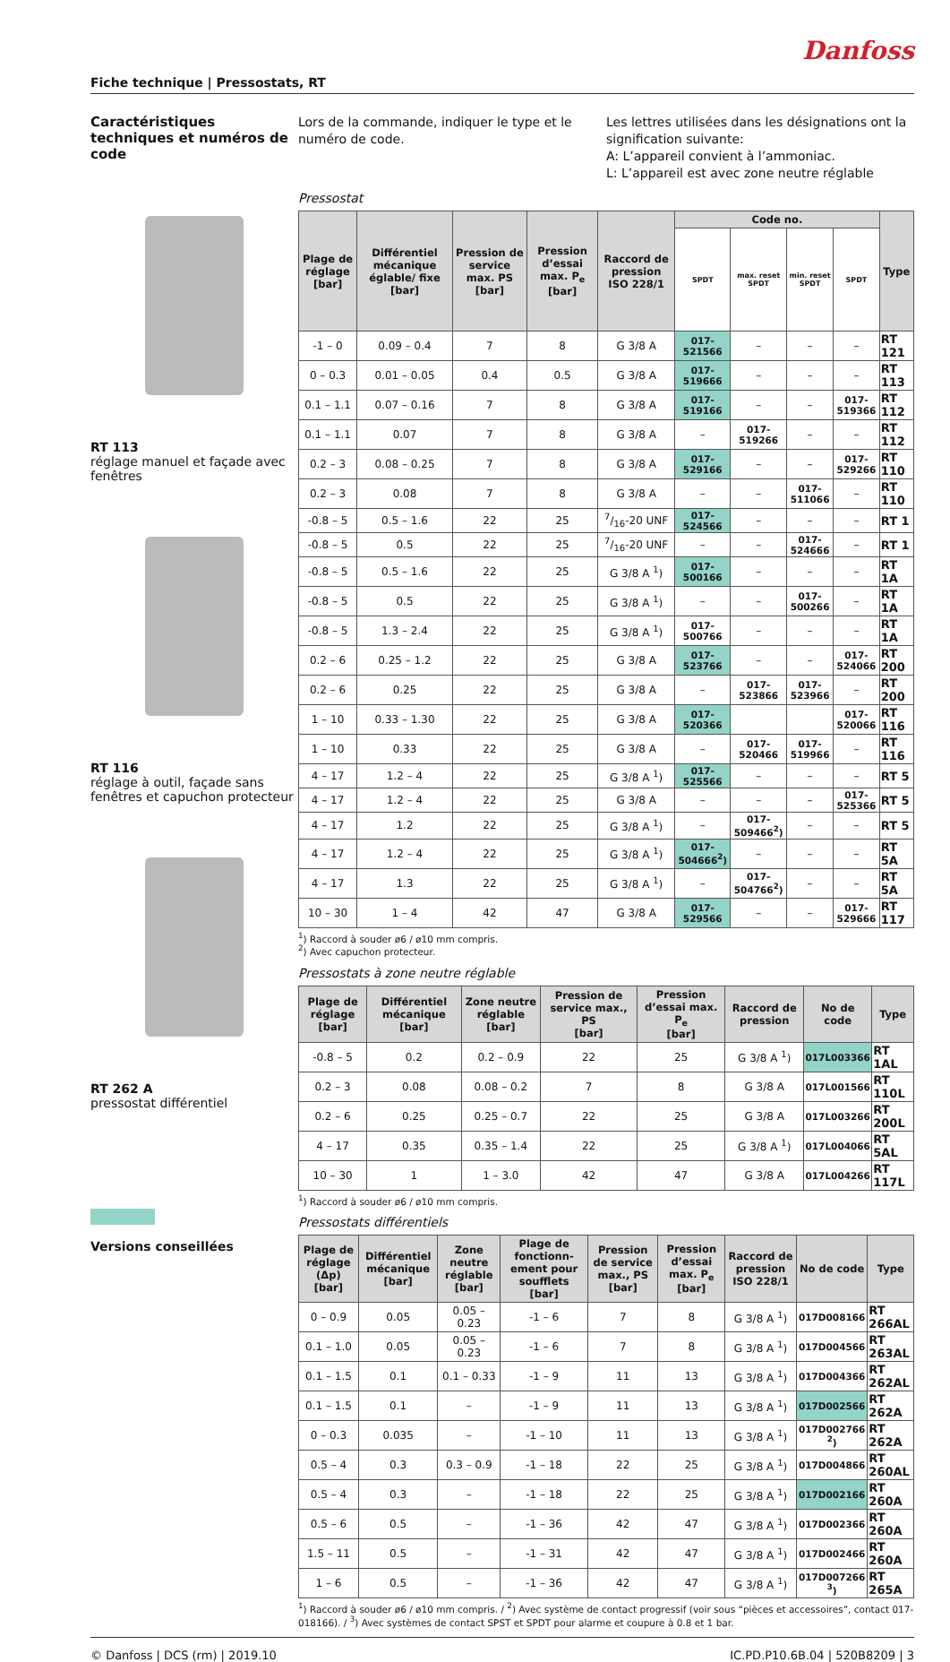Danfoss
Fiche technique | Pressostats, RT
Caractéristiques techniques et numéros de code
RT 113
réglage manuel et façade avec fenêtres
RT 116
réglage à outil, façade sans fenêtres et capuchon protecteur
RT 262 A
pressostat différentiel
Versions conseillées
Lors de la commande, indiquer le type et le numéro de code.
Les lettres utilisées dans les désignations ont la signification suivante:
A: L’appareil convient à l’ammoniac.
L: L’appareil est avec zone neutre réglable
Pressostat
| Plage de réglage [bar] | Différentiel mécanique églable/ fixe [bar] | Pression de service max. PS [bar] | Pression d’essai max. P<sub>e</sub> [bar] | Raccord de pression ISO 228/1 | Code no. | | | | Type |
| --- | --- | --- | --- | --- | --- | --- | --- | --- | --- |
| | | | | | SPDT | max. reset SPDT | min. reset SPDT | SPDT | |
| -1 – 0 | 0.09 – 0.4 | 7 | 8 | G 3/8 A | 017-521566 | – | – | – | RT 121 |
| 0 – 0.3 | 0.01 – 0.05 | 0.4 | 0.5 | G 3/8 A | 017-519666 | – | – | – | RT 113 |
| 0.1 – 1.1 | 0.07 – 0.16 | 7 | 8 | G 3/8 A | 017-519166 | – | – | 017-519366 | RT 112 |
| 0.1 – 1.1 | 0.07 | 7 | 8 | G 3/8 A | – | 017-519266 | – | – | RT 112 |
| 0.2 – 3 | 0.08 – 0.25 | 7 | 8 | G 3/8 A | 017-529166 | – | – | 017-529266 | RT 110 |
| 0.2 – 3 | 0.08 | 7 | 8 | G 3/8 A | – | – | 017-511066 | – | RT 110 |
| -0.8 – 5 | 0.5 – 1.6 | 22 | 25 | 7/16-20 UNF | 017-524566 | – | – | – | RT 1 |
| -0.8 – 5 | 0.5 | 22 | 25 | 7/16-20 UNF | – | – | 017-524666 | – | RT 1 |
| -0.8 – 5 | 0.5 – 1.6 | 22 | 25 | G 3/8 A <sup>1</sup>) | 017-500166 | – | – | – | RT 1A |
| -0.8 – 5 | 0.5 | 22 | 25 | G 3/8 A <sup>1</sup>) | – | – | 017-500266 | – | RT 1A |
| -0.8 – 5 | 1.3 – 2.4 | 22 | 25 | G 3/8 A <sup>1</sup>) | 017-500766 | – | – | – | RT 1A |
| 0.2 – 6 | 0.25 – 1.2 | 22 | 25 | G 3/8 A | 017-523766 | – | – | 017-524066 | RT 200 |
| 0.2 – 6 | 0.25 | 22 | 25 | G 3/8 A | – | 017-523866 | 017-523966 | – | RT 200 |
| 1 – 10 | 0.33 – 1.30 | 22 | 25 | G 3/8 A | 017-520366 | | | 017-520066 | RT 116 |
| 1 – 10 | 0.33 | 22 | 25 | G 3/8 A | – | 017-520466 | 017-519966 | – | RT 116 |
| 4 – 17 | 1.2 – 4 | 22 | 25 | G 3/8 A <sup>1</sup>) | 017-525566 | – | – | – | RT 5 |
| 4 – 17 | 1.2 – 4 | 22 | 25 | G 3/8 A | – | – | – | 017-525366 | RT 5 |
| 4 – 17 | 1.2 | 22 | 25 | G 3/8 A <sup>1</sup>) | – | 017-509466<sup>2</sup>) | – | – | RT 5 |
| 4 – 17 | 1.2 – 4 | 22 | 25 | G 3/8 A <sup>1</sup>) | 017-504666<sup>2</sup>) | – | – | – | RT 5A |
| 4 – 17 | 1.3 | 22 | 25 | G 3/8 A <sup>1</sup>) | – | 017-504766<sup>2</sup>) | – | – | RT 5A |
| 10 – 30 | 1 – 4 | 42 | 47 | G 3/8 A | 017-529566 | – | – | 017-529666 | RT 117 |
<sup>1</sup>) Raccord à souder ø6 / ø10 mm compris.
<sup>2</sup>) Avec capuchon protecteur.
Pressostats à zone neutre réglable
| Plage de réglage [bar] | Différentiel mécanique [bar] | Zone neutre réglable [bar] | Pression de service max., PS [bar] | Pression d’essai max. P<sub>e</sub> [bar] | Raccord de pression | No de code | Type |
| --- | --- | --- | --- | --- | --- | --- | --- |
| -0.8 – 5 | 0.2 | 0.2 – 0.9 | 22 | 25 | G 3/8 A <sup>1</sup>) | 017L003366 | RT 1AL |
| 0.2 – 3 | 0.08 | 0.08 – 0.2 | 7 | 8 | G 3/8 A | 017L001566 | RT 110L |
| 0.2 – 6 | 0.25 | 0.25 – 0.7 | 22 | 25 | G 3/8 A | 017L003266 | RT 200L |
| 4 – 17 | 0.35 | 0.35 – 1.4 | 22 | 25 | G 3/8 A <sup>1</sup>) | 017L004066 | RT 5AL |
| 10 – 30 | 1 | 1 – 3.0 | 42 | 47 | G 3/8 A | 017L004266 | RT 117L |
<sup>1</sup>) Raccord à souder ø6 / ø10 mm compris.
Pressostats différentiels
| Plage de réglage (Δp) [bar] | Différentiel mécanique [bar] | Zone neutre réglable [bar] | Plage de fonctionn-ement pour soufflets [bar] | Pression de service max., PS [bar] | Pression d’essai max. P<sub>e</sub> [bar] | Raccord de pression ISO 228/1 | No de code | Type |
| --- | --- | --- | --- | --- | --- | --- | --- | --- |
| 0 – 0.9 | 0.05 | 0.05 – 0.23 | -1 – 6 | 7 | 8 | G 3/8 A <sup>1</sup>) | 017D008166 | RT 266AL |
| 0.1 – 1.0 | 0.05 | 0.05 – 0.23 | -1 – 6 | 7 | 8 | G 3/8 A <sup>1</sup>) | 017D004566 | RT 263AL |
| 0.1 – 1.5 | 0.1 | 0.1 – 0.33 | -1 – 9 | 11 | 13 | G 3/8 A <sup>1</sup>) | 017D004366 | RT 262AL |
| 0.1 – 1.5 | 0.1 | – | -1 – 9 | 11 | 13 | G 3/8 A <sup>1</sup>) | 017D002566 | RT 262A |
| 0 – 0.3 | 0.035 | – | -1 – 10 | 11 | 13 | G 3/8 A <sup>1</sup>) | 017D002766 <sup>2</sup>) | RT 262A |
| 0.5 – 4 | 0.3 | 0.3 – 0.9 | -1 – 18 | 22 | 25 | G 3/8 A <sup>1</sup>) | 017D004866 | RT 260AL |
| 0.5 – 4 | 0.3 | – | -1 – 18 | 22 | 25 | G 3/8 A <sup>1</sup>) | 017D002166 | RT 260A |
| 0.5 – 6 | 0.5 | – | -1 – 36 | 42 | 47 | G 3/8 A <sup>1</sup>) | 017D002366 | RT 260A |
| 1.5 – 11 | 0.5 | – | -1 – 31 | 42 | 47 | G 3/8 A <sup>1</sup>) | 017D002466 | RT 260A |
| 1 – 6 | 0.5 | – | -1 – 36 | 42 | 47 | G 3/8 A <sup>1</sup>) | 017D007266 <sup>3</sup>) | RT 265A |
<sup>1</sup>) Raccord à souder ø6 / ø10 mm compris. / <sup>2</sup>) Avec système de contact progressif (voir sous “pièces et accessoires”, contact 017-018166). / <sup>3</sup>) Avec systèmes de contact SPST et SPDT pour alarme et coupure à 0.8 et 1 bar.
© Danfoss | DCS (rm) | 2019.10 IC.PD.P10.6B.04 | 520B8209 | 3